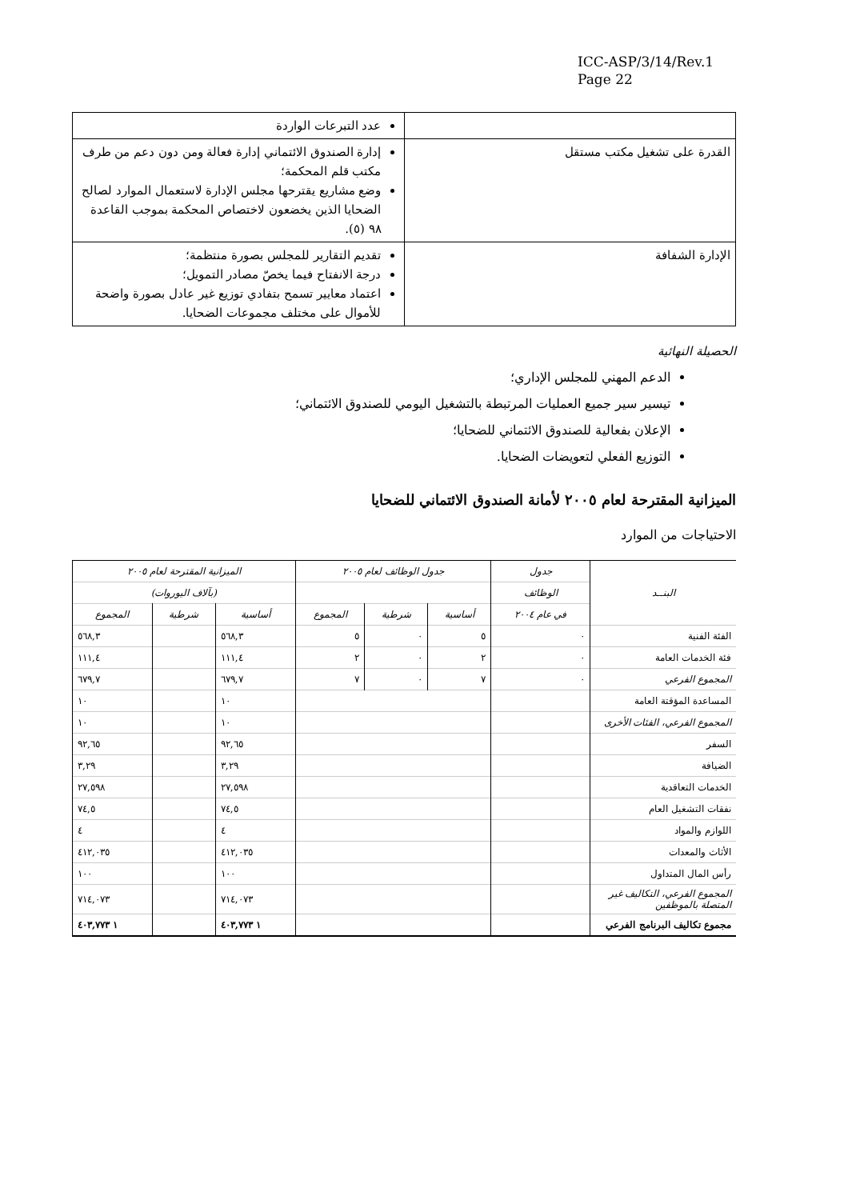ICC-ASP/3/14/Rev.1
Page 22
| | عدد التبرعات الواردة |
| القدرة على تشغيل مكتب مستقل | إدارة الصندوق الائتماني إدارة فعالة ومن دون دعم من طرف مكتب قلم المحكمة؛ وضع مشاريع يقترحها مجلس الإدارة لاستعمال الموارد لصالح الضحايا الذين يخضعون لاختصاص المحكمة بموجب القاعدة ٩٨ (٥). |
| الإدارة الشفافة | تقديم التقارير للمجلس بصورة منتظمة؛ درجة الانفتاح فيما يخصّ مصادر التمويل؛ اعتماد معايير تسمح بتفادي توزيع غير عادل بصورة واضحة للأموال على مختلف مجموعات الضحايا. |
الحصيلة النهائية
الدعم المهني للمجلس الإداري؛
تيسير سير جميع العمليات المرتبطة بالتشغيل اليومي للصندوق الائتماني؛
الإعلان بفعالية للصندوق الائتماني للضحايا؛
التوزيع الفعلي لتعويضات الضحايا.
الميزانية المقترحة لعام ٢٠٠٥ لأمانة الصندوق الائتماني للضحايا
الاحتياجات من الموارد
| البنــد | جدول | جدول الوظائف لعام ٢٠٠٥ | | | الميزانية المقترحة لعام ٢٠٠٥ | | |
| --- | --- | --- | --- | --- | --- | --- | --- |
| | الوظائف | | | | (بآلاف اليوروات) | | |
| | في عام ٢٠٠٤ | أساسية | شرطية | المجموع | أساسية | شرطية | المجموع |
| الفئة الفنية | ٠ | ٥ | ٠ | ٥ | ٥٦٨,٣ | | ٥٦٨,٣ |
| فئة الخدمات العامة | ٠ | ٢ | ٠ | ٢ | ١١١,٤ | | ١١١,٤ |
| المجموع الفرعي | ٠ | ٧ | ٠ | ٧ | ٦٧٩,٧ | | ٦٧٩,٧ |
| المساعدة المؤقتة العامة | | | | | ١٠ | | ١٠ |
| المجموع الفرعي، الفئات الأخرى | | | | | ١٠ | | ١٠ |
| السفر | | | | | ٩٢,٦٥ | | ٩٢,٦٥ |
| الضيافة | | | | | ٣,٢٩ | | ٣,٢٩ |
| الخدمات التعاقدية | | | | | ٢٧,٥٩٨ | | ٢٧,٥٩٨ |
| نفقات التشغيل العام | | | | | ٧٤,٥ | | ٧٤,٥ |
| اللوازم والمواد | | | | | ٤ | | ٤ |
| الأثاث والمعدات | | | | | ٤١٢,٠٣٥ | | ٤١٢,٠٣٥ |
| رأس المال المتداول | | | | | ١٠٠ | | ١٠٠ |
| المجموع الفرعي، التكاليف غير المتصلة بالموظفين | | | | | ٧١٤,٠٧٣ | | ٧١٤,٠٧٣ |
| مجموع تكاليف البرنامج الفرعي | | | | | ١ ٤٠٣,٧٧٣ | | ١ ٤٠٣,٧٧٣ |